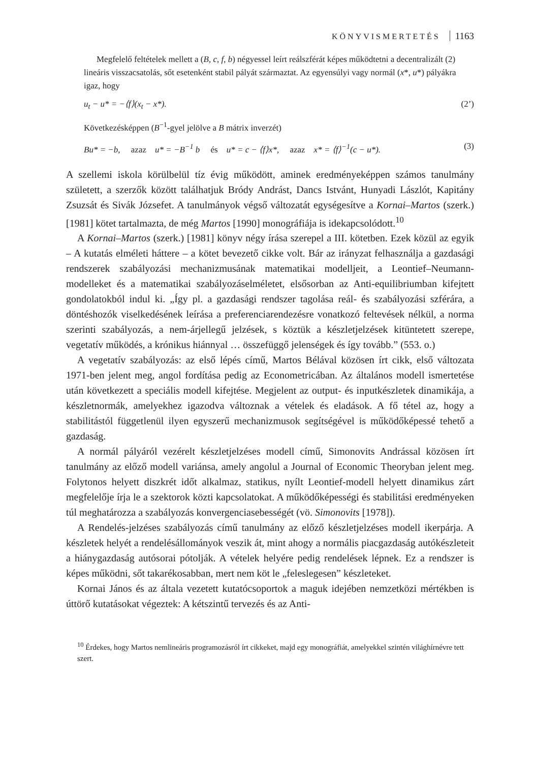KÖNYVISMERTETÉS 1163
Megfelelő feltételek mellett a (B, c, f, b) négyessel leírt reálszférát képes működtetni a decentralizált (2) lineáris visszacsatolás, sőt esetenként stabil pályát származtat. Az egyensúlyi vagy normál (x*, u*) pályákra igaz, hogy
u<sub>t</sub> − u* = −⟨f⟩(x<sub>t</sub> − x*). (2’)
Következésképpen (B<sup>−1</sup>-gyel jelölve a B mátrix inverzét)
Bu* = −b, azaz u* = −B<sup>−1</sup> b és u* = c − ⟨f⟩x*, azaz x* = ⟨f⟩<sup>−1</sup>(c − u*). (3)
A szellemi iskola körülbelül tíz évig működött, aminek eredményeképpen számos tanulmány született, a szerzők között találhatjuk Bródy Andrást, Dancs Istvánt, Hunyadi Lászlót, Kapitány Zsuzsát és Sivák Józsefet. A tanulmányok végső változatát egységesítve a Kornai–Martos (szerk.) [1981] kötet tartalmazta, de még Martos [1990] monográfiája is idekapcsolódott.<sup>10</sup>
A Kornai–Martos (szerk.) [1981] könyv négy írása szerepel a III. kötetben. Ezek közül az egyik – A kutatás elméleti háttere – a kötet bevezető cikke volt. Bár az irányzat felhasználja a gazdasági rendszerek szabályozási mechanizmusának matematikai modelljeit, a Leontief–Neumann-modelleket és a matematikai szabályozáselméletet, elsősorban az Anti-equilibriumban kifejtett gondolatokból indul ki. „Így pl. a gazdasági rendszer tagolása reál- és szabályozási szférára, a döntéshozók viselkedésének leírása a preferenciarendezésre vonatkozó feltevések nélkül, a norma szerinti szabályozás, a nem-árjellegű jelzések, s köztük a készletjelzések kitüntetett szerepe, vegetatív működés, a krónikus hiánnyal … összefüggő jelenségek és így tovább.” (553. o.)
A vegetatív szabályozás: az első lépés című, Martos Bélával közösen írt cikk, első változata 1971-ben jelent meg, angol fordítása pedig az Econometricában. Az általános modell ismertetése után következett a speciális modell kifejtése. Megjelent az output- és inputkészletek dinamikája, a készletnormák, amelyekhez igazodva változnak a vételek és eladások. A fő tétel az, hogy a stabilitástól függetlenül ilyen egyszerű mechanizmusok segítségével is működőképessé tehető a gazdaság.
A normál pályáról vezérelt készletjelzéses modell című, Simonovits Andrással közösen írt tanulmány az előző modell variánsa, amely angolul a Journal of Economic Theoryban jelent meg. Folytonos helyett diszkrét időt alkalmaz, statikus, nyílt Leontief-modell helyett dinamikus zárt megfelelője írja le a szektorok közti kapcsolatokat. A működőképességi és stabilitási eredményeken túl meghatározza a szabályozás konvergenciasebességét (vö. Simonovits [1978]).
A Rendelés-jelzéses szabályozás című tanulmány az előző készletjelzéses modell ikerpárja. A készletek helyét a rendelésállományok veszik át, mint ahogy a normális piacgazdaság autókészleteit a hiánygazdaság autósorai pótolják. A vételek helyére pedig rendelések lépnek. Ez a rendszer is képes működni, sőt takarékosabban, mert nem köt le „feleslegesen” készleteket.
Kornai János és az általa vezetett kutatócsoportok a maguk idejében nemzetközi mértékben is úttörő kutatásokat végeztek: A kétszintű tervezés és az Anti-
<sup>10</sup> Érdekes, hogy Martos nemlineáris programozásról írt cikkeket, majd egy monográfiát, amelyekkel szintén világhírnévre tett szert.